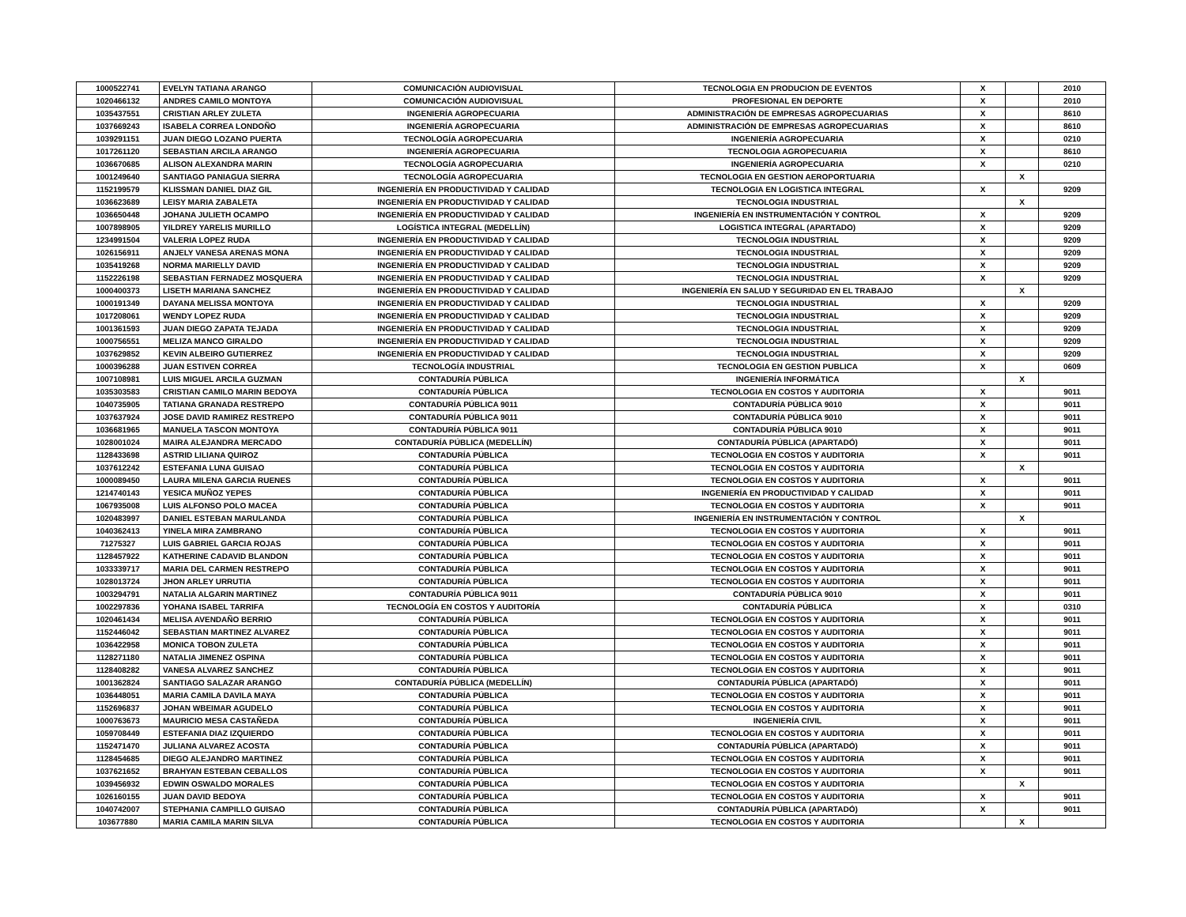| 1000522741 | EVELYN TATIANA ARANGO | COMUNICACIÓN AUDIOVISUAL | TECNOLOGIA EN PRODUCION DE EVENTOS | X | | 2010 |
| 1020466132 | ANDRES CAMILO MONTOYA | COMUNICACIÓN AUDIOVISUAL | PROFESIONAL EN DEPORTE | X | | 2010 |
| 1035437551 | CRISTIAN ARLEY ZULETA | INGENIERÍA AGROPECUARIA | ADMINISTRACIÓN DE EMPRESAS AGROPECUARIAS | X | | 8610 |
| 1037669243 | ISABELA CORREA LONDOÑO | INGENIERÍA AGROPECUARIA | ADMINISTRACIÓN DE EMPRESAS AGROPECUARIAS | X | | 8610 |
| 1039291151 | JUAN DIEGO LOZANO PUERTA | TECNOLOGÍA AGROPECUARIA | INGENIERÍA AGROPECUARIA | X | | 0210 |
| 1017261120 | SEBASTIAN ARCILA ARANGO | INGENIERÍA AGROPECUARIA | TECNOLOGIA AGROPECUARIA | X | | 8610 |
| 1036670685 | ALISON ALEXANDRA MARIN | TECNOLOGÍA AGROPECUARIA | INGENIERÍA AGROPECUARIA | X | | 0210 |
| 1001249640 | SANTIAGO PANIAGUA SIERRA | TECNOLOGÍA AGROPECUARIA | TECNOLOGIA EN GESTION AEROPORTUARIA | | X | |
| 1152199579 | KLISSMAN DANIEL DIAZ GIL | INGENIERÍA EN PRODUCTIVIDAD Y CALIDAD | TECNOLOGIA EN LOGISTICA INTEGRAL | X | | 9209 |
| 1036623689 | LEISY MARIA ZABALETA | INGENIERÍA EN PRODUCTIVIDAD Y CALIDAD | TECNOLOGIA INDUSTRIAL | | X | |
| 1036650448 | JOHANA JULIETH OCAMPO | INGENIERÍA EN PRODUCTIVIDAD Y CALIDAD | INGENIERÍA EN INSTRUMENTACIÓN Y CONTROL | X | | 9209 |
| 1007898905 | YILDREY YARELIS MURILLO | LOGÍSTICA INTEGRAL (MEDELLÍN) | LOGISTICA INTEGRAL (APARTADO) | X | | 9209 |
| 1234991504 | VALERIA LOPEZ RUDA | INGENIERÍA EN PRODUCTIVIDAD Y CALIDAD | TECNOLOGIA INDUSTRIAL | X | | 9209 |
| 1026156911 | ANJELY VANESA ARENAS MONA | INGENIERÍA EN PRODUCTIVIDAD Y CALIDAD | TECNOLOGIA INDUSTRIAL | X | | 9209 |
| 1035419268 | NORMA MARIELLY DAVID | INGENIERÍA EN PRODUCTIVIDAD Y CALIDAD | TECNOLOGIA INDUSTRIAL | X | | 9209 |
| 1152226198 | SEBASTIAN FERNADEZ MOSQUERA | INGENIERÍA EN PRODUCTIVIDAD Y CALIDAD | TECNOLOGIA INDUSTRIAL | X | | 9209 |
| 1000400373 | LISETH MARIANA SANCHEZ | INGENIERÍA EN PRODUCTIVIDAD Y CALIDAD | INGENIERÍA EN SALUD Y SEGURIDAD EN EL TRABAJO | | X | |
| 1000191349 | DAYANA MELISSA MONTOYA | INGENIERÍA EN PRODUCTIVIDAD Y CALIDAD | TECNOLOGIA INDUSTRIAL | X | | 9209 |
| 1017208061 | WENDY LOPEZ RUDA | INGENIERÍA EN PRODUCTIVIDAD Y CALIDAD | TECNOLOGIA INDUSTRIAL | X | | 9209 |
| 1001361593 | JUAN DIEGO ZAPATA TEJADA | INGENIERÍA EN PRODUCTIVIDAD Y CALIDAD | TECNOLOGIA INDUSTRIAL | X | | 9209 |
| 1000756551 | MELIZA MANCO GIRALDO | INGENIERÍA EN PRODUCTIVIDAD Y CALIDAD | TECNOLOGIA INDUSTRIAL | X | | 9209 |
| 1037629852 | KEVIN ALBEIRO GUTIERREZ | INGENIERÍA EN PRODUCTIVIDAD Y CALIDAD | TECNOLOGIA INDUSTRIAL | X | | 9209 |
| 1000396288 | JUAN ESTIVEN CORREA | TECNOLOGÍA INDUSTRIAL | TECNOLOGIA EN GESTION PUBLICA | X | | 0609 |
| 1007108981 | LUIS MIGUEL ARCILA GUZMAN | CONTADURÍA PÚBLICA | INGENIERÍA INFORMÁTICA | | X | |
| 1035303583 | CRISTIAN CAMILO MARIN BEDOYA | CONTADURÍA PÚBLICA | TECNOLOGIA EN COSTOS Y AUDITORIA | X | | 9011 |
| 1040735905 | TATIANA GRANADA RESTREPO | CONTADURÍA PÚBLICA 9011 | CONTADURÍA PÚBLICA 9010 | X | | 9011 |
| 1037637924 | JOSE DAVID RAMIREZ RESTREPO | CONTADURÍA PÚBLICA 9011 | CONTADURÍA PÚBLICA 9010 | X | | 9011 |
| 1036681965 | MANUELA TASCON MONTOYA | CONTADURÍA PÚBLICA 9011 | CONTADURÍA PÚBLICA 9010 | X | | 9011 |
| 1028001024 | MAIRA ALEJANDRA MERCADO | CONTADURÍA PÚBLICA (MEDELLÍN) | CONTADURÍA PÚBLICA (APARTADÓ) | X | | 9011 |
| 1128433698 | ASTRID LILIANA QUIROZ | CONTADURÍA PÚBLICA | TECNOLOGIA EN COSTOS Y AUDITORIA | X | | 9011 |
| 1037612242 | ESTEFANIA LUNA GUISAO | CONTADURÍA PÚBLICA | TECNOLOGIA EN COSTOS Y AUDITORIA | | X | |
| 1000089450 | LAURA MILENA GARCIA RUENES | CONTADURÍA PÚBLICA | TECNOLOGIA EN COSTOS Y AUDITORIA | X | | 9011 |
| 1214740143 | YESICA MUÑOZ YEPES | CONTADURÍA PÚBLICA | INGENIERÍA EN PRODUCTIVIDAD Y CALIDAD | X | | 9011 |
| 1067935008 | LUIS ALFONSO POLO MACEA | CONTADURÍA PÚBLICA | TECNOLOGIA EN COSTOS Y AUDITORIA | X | | 9011 |
| 1020483997 | DANIEL ESTEBAN MARULANDA | CONTADURÍA PÚBLICA | INGENIERÍA EN INSTRUMENTACIÓN Y CONTROL | | X | |
| 1040362413 | YINELA MIRA ZAMBRANO | CONTADURÍA PÚBLICA | TECNOLOGIA EN COSTOS Y AUDITORIA | X | | 9011 |
| 71275327 | LUIS GABRIEL GARCIA ROJAS | CONTADURÍA PÚBLICA | TECNOLOGIA EN COSTOS Y AUDITORIA | X | | 9011 |
| 1128457922 | KATHERINE CADAVID BLANDON | CONTADURÍA PÚBLICA | TECNOLOGIA EN COSTOS Y AUDITORIA | X | | 9011 |
| 1033339717 | MARIA DEL CARMEN RESTREPO | CONTADURÍA PÚBLICA | TECNOLOGIA EN COSTOS Y AUDITORIA | X | | 9011 |
| 1028013724 | JHON ARLEY URRUTIA | CONTADURÍA PÚBLICA | TECNOLOGIA EN COSTOS Y AUDITORIA | X | | 9011 |
| 1003294791 | NATALIA ALGARIN MARTINEZ | CONTADURÍA PÚBLICA 9011 | CONTADURÍA PÚBLICA 9010 | X | | 9011 |
| 1002297836 | YOHANA ISABEL TARRIFA | TECNOLOGÍA EN COSTOS Y AUDITORÍA | CONTADURÍA PÚBLICA | X | | 0310 |
| 1020461434 | MELISA AVENDAÑO BERRIO | CONTADURÍA PÚBLICA | TECNOLOGIA EN COSTOS Y AUDITORIA | X | | 9011 |
| 1152446042 | SEBASTIAN MARTINEZ ALVAREZ | CONTADURÍA PÚBLICA | TECNOLOGIA EN COSTOS Y AUDITORIA | X | | 9011 |
| 1036422958 | MONICA TOBON ZULETA | CONTADURÍA PÚBLICA | TECNOLOGIA EN COSTOS Y AUDITORIA | X | | 9011 |
| 1128271180 | NATALIA JIMENEZ OSPINA | CONTADURÍA PÚBLICA | TECNOLOGIA EN COSTOS Y AUDITORIA | X | | 9011 |
| 1128408282 | VANESA ALVAREZ SANCHEZ | CONTADURÍA PÚBLICA | TECNOLOGIA EN COSTOS Y AUDITORIA | X | | 9011 |
| 1001362824 | SANTIAGO SALAZAR ARANGO | CONTADURÍA PÚBLICA (MEDELLÍN) | CONTADURÍA PÚBLICA (APARTADÓ) | X | | 9011 |
| 1036448051 | MARIA CAMILA DAVILA MAYA | CONTADURÍA PÚBLICA | TECNOLOGIA EN COSTOS Y AUDITORIA | X | | 9011 |
| 1152696837 | JOHAN WBEIMAR AGUDELO | CONTADURÍA PÚBLICA | TECNOLOGIA EN COSTOS Y AUDITORIA | X | | 9011 |
| 1000763673 | MAURICIO MESA CASTAÑEDA | CONTADURÍA PÚBLICA | INGENIERÍA CIVIL | X | | 9011 |
| 1059708449 | ESTEFANIA DIAZ IZQUIERDO | CONTADURÍA PÚBLICA | TECNOLOGIA EN COSTOS Y AUDITORIA | X | | 9011 |
| 1152471470 | JULIANA ALVAREZ ACOSTA | CONTADURÍA PÚBLICA | CONTADURÍA PÚBLICA (APARTADÓ) | X | | 9011 |
| 1128454685 | DIEGO ALEJANDRO MARTINEZ | CONTADURÍA PÚBLICA | TECNOLOGIA EN COSTOS Y AUDITORIA | X | | 9011 |
| 1037621652 | BRAHYAN ESTEBAN CEBALLOS | CONTADURÍA PÚBLICA | TECNOLOGIA EN COSTOS Y AUDITORIA | X | | 9011 |
| 1039456932 | EDWIN OSWALDO MORALES | CONTADURÍA PÚBLICA | TECNOLOGIA EN COSTOS Y AUDITORIA | | X | |
| 1026160155 | JUAN DAVID BEDOYA | CONTADURÍA PÚBLICA | TECNOLOGIA EN COSTOS Y AUDITORIA | X | | 9011 |
| 1040742007 | STEPHANIA CAMPILLO GUISAO | CONTADURÍA PÚBLICA | CONTADURÍA PÚBLICA (APARTADÓ) | X | | 9011 |
| 103677880 | MARIA CAMILA MARIN SILVA | CONTADURÍA PÚBLICA | TECNOLOGIA EN COSTOS Y AUDITORIA | | X | |